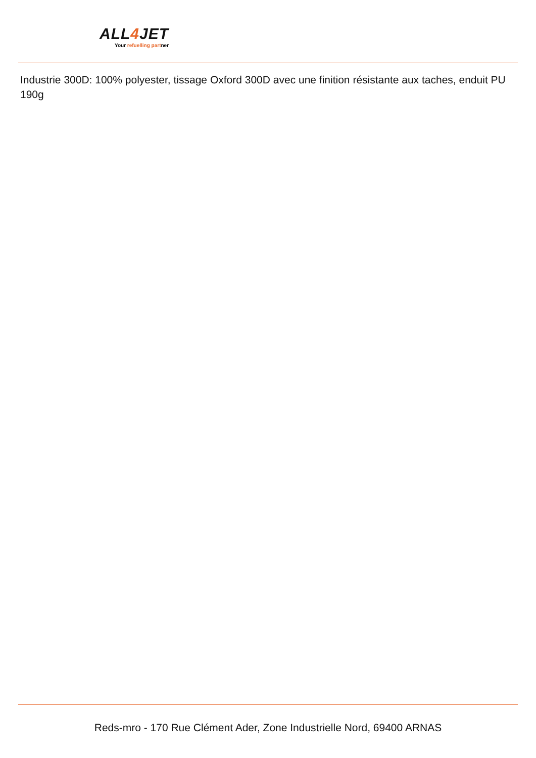ALL4 JET
Your refuelling partner
Industrie 300D: 100% polyester, tissage Oxford 300D avec une finition résistante aux taches, enduit PU 190g
Reds-mro - 170 Rue Clément Ader, Zone Industrielle Nord, 69400 ARNAS